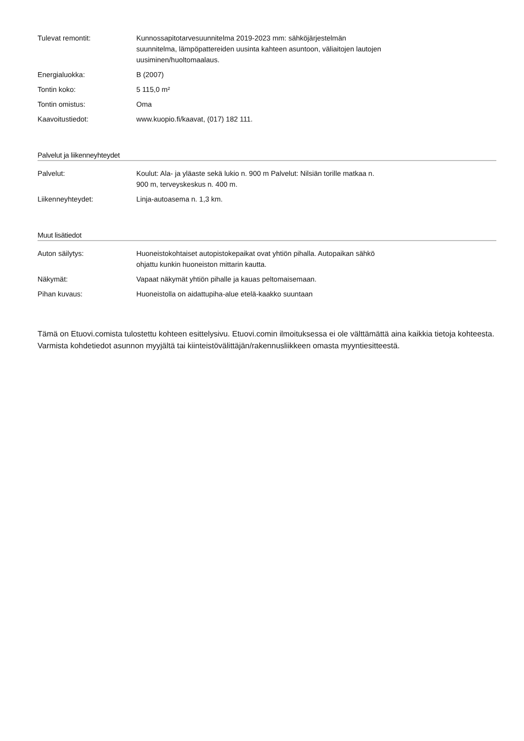| Tulevat remontit: | Kunnossapitotarvesuunnitelma 2019-2023 mm: sähköjärjestelmän suunnitelma, lämpöpattereiden uusinta kahteen asuntoon, väliaitojen lautojen uusiminen/huoltomaalaus. |
| Energialuokka: | B (2007) |
| Tontin koko: | 5 115,0 m² |
| Tontin omistus: | Oma |
| Kaavoitustiedot: | www.kuopio.fi/kaavat, (017) 182 111. |
Palvelut ja liikenneyhteydet
| Palvelut: | Koulut: Ala- ja yläaste sekä lukio n. 900 m Palvelut: Nilsiän torille matkaa n. 900 m, terveyskeskus n. 400 m. |
| Liikenneyhteydet: | Linja-autoasema n. 1,3 km. |
Muut lisätiedot
| Auton säilytys: | Huoneistokohtaiset autopistokepaikat ovat yhtiön pihalla. Autopaikan sähkö ohjattu kunkin huoneiston mittarin kautta. |
| Näkymät: | Vapaat näkymät yhtiön pihalle ja kauas peltomaisemaan. |
| Pihan kuvaus: | Huoneistolla on aidattupiha-alue etelä-kaakko suuntaan |
Tämä on Etuovi.comista tulostettu kohteen esittelysivu. Etuovi.comin ilmoituksessa ei ole välttämättä aina kaikkia tietoja kohteesta. Varmista kohdetiedot asunnon myyjältä tai kiinteistövälittäjän/rakennusliikkeen omasta myyntiesitteestä.